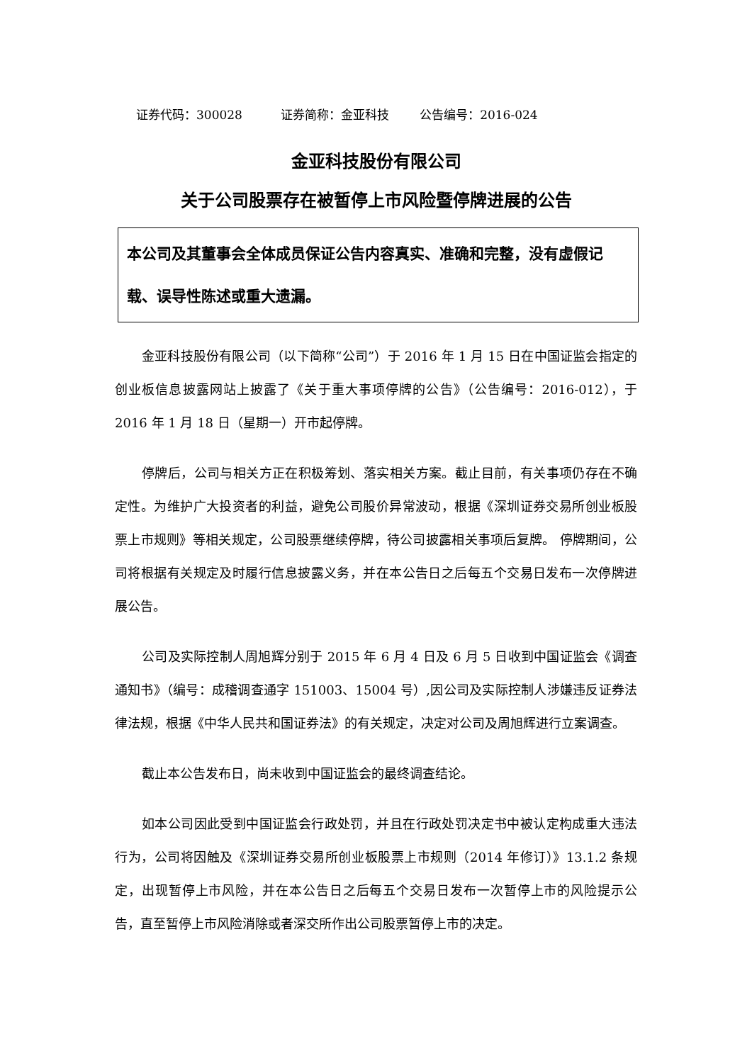证券代码：300028 证券简称：金亚科技 公告编号：2016-024
金亚科技股份有限公司
关于公司股票存在被暂停上市风险暨停牌进展的公告
本公司及其董事会全体成员保证公告内容真实、准确和完整，没有虚假记载、误导性陈述或重大遗漏。
金亚科技股份有限公司（以下简称“公司”）于 2016 年 1 月 15 日在中国证监会指定的创业板信息披露网站上披露了《关于重大事项停牌的公告》（公告编号：2016-012），于 2016 年 1 月 18 日（星期一）开市起停牌。
停牌后，公司与相关方正在积极筹划、落实相关方案。截止目前，有关事项仍存在不确定性。为维护广大投资者的利益，避免公司股价异常波动，根据《深圳证券交易所创业板股票上市规则》等相关规定，公司股票继续停牌，待公司披露相关事项后复牌。 停牌期间，公司将根据有关规定及时履行信息披露义务，并在本公告日之后每五个交易日发布一次停牌进展公告。
公司及实际控制人周旭辉分别于 2015 年 6 月 4 日及 6 月 5 日收到中国证监会《调查通知书》（编号：成稽调查通字 151003、15004 号）,因公司及实际控制人涉嫌违反证券法律法规，根据《中华人民共和国证券法》的有关规定，决定对公司及周旭辉进行立案调查。
截止本公告发布日，尚未收到中国证监会的最终调查结论。
如本公司因此受到中国证监会行政处罚，并且在行政处罚决定书中被认定构成重大违法行为，公司将因触及《深圳证券交易所创业板股票上市规则（2014 年修订）》13.1.2 条规定，出现暂停上市风险，并在本公告日之后每五个交易日发布一次暂停上市的风险提示公告，直至暂停上市风险消除或者深交所作出公司股票暂停上市的决定。